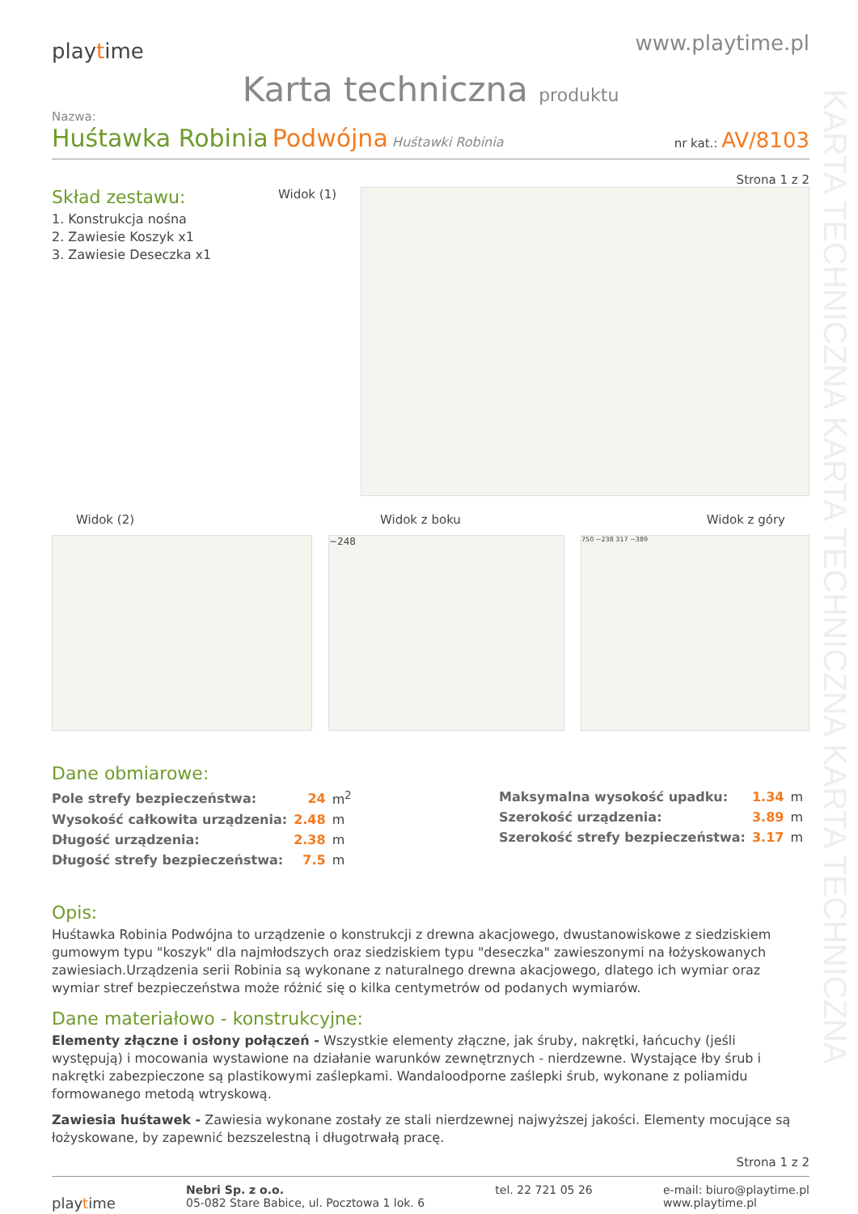KARTA TECHNICZNA KARTA TECHNICZNA KARTA TECHNICZNA
playtime
www.playtime.pl
Karta techniczna produktu
Nazwa:
Huśtawka Robinia Podwójna Huśtawki Robinia
nr kat.: AV/8103
Strona 1 z 2
Skład zestawu:
1. Konstrukcja nośna
2. Zawiesie Koszyk x1
3. Zawiesie Deseczka x1
Widok (1)
Widok (2) Widok z boku Widok z góry
~248
750 ~238 317 ~389
Dane obmiarowe:
| Pole strefy bezpieczeństwa: | 24 | m<sup>2</sup> |
| Wysokość całkowita urządzenia: | 2.48 | m |
| Długość urządzenia: | 2.38 | m |
| Długość strefy bezpieczeństwa: | 7.5 | m |
| Maksymalna wysokość upadku: | 1.34 | m |
| Szerokość urządzenia: | 3.89 | m |
| Szerokość strefy bezpieczeństwa: | 3.17 | m |
Opis:
Huśtawka Robinia Podwójna to urządzenie o konstrukcji z drewna akacjowego, dwustanowiskowe z siedziskiem gumowym typu "koszyk" dla najmłodszych oraz siedziskiem typu "deseczka" zawieszonymi na łożyskowanych zawiesiach.Urządzenia serii Robinia są wykonane z naturalnego drewna akacjowego, dlatego ich wymiar oraz wymiar stref bezpieczeństwa może różnić się o kilka centymetrów od podanych wymiarów.
Dane materiałowo - konstrukcyjne:
Elementy złączne i osłony połączeń - Wszystkie elementy złączne, jak śruby, nakrętki, łańcuchy (jeśli występują) i mocowania wystawione na działanie warunków zewnętrznych - nierdzewne. Wystające łby śrub i nakrętki zabezpieczone są plastikowymi zaślepkami. Wandaloodporne zaślepki śrub, wykonane z poliamidu formowanego metodą wtryskową.
Zawiesia huśtawek - Zawiesia wykonane zostały ze stali nierdzewnej najwyższej jakości. Elementy mocujące są łożyskowane, by zapewnić bezszelestną i długotrwałą pracę.
Strona 1 z 2
playtime
Nebri Sp. z o.o.
05-082 Stare Babice, ul. Pocztowa 1 lok. 6
tel. 22 721 05 26 e-mail: biuro@playtime.pl
www.playtime.pl